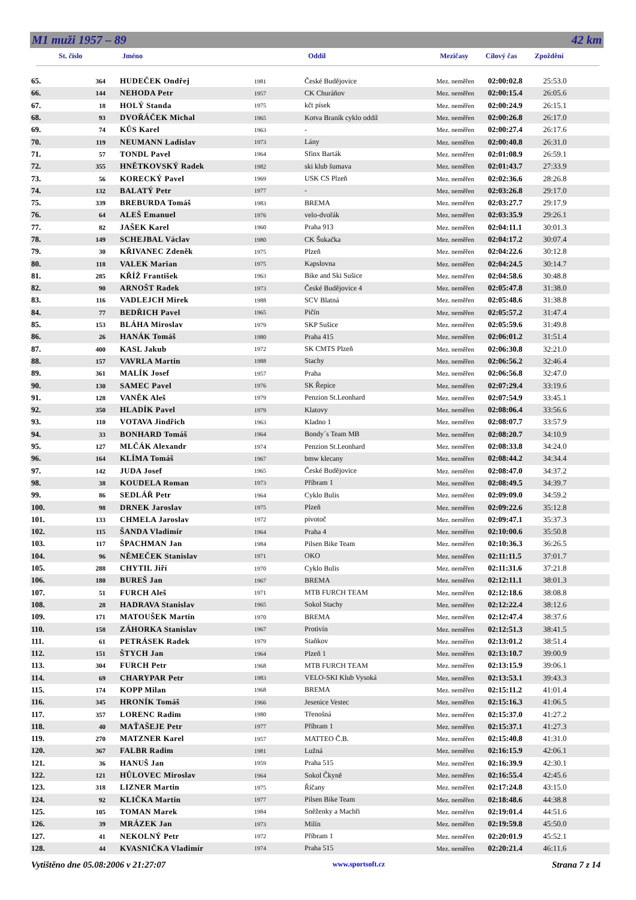M1 muži 1957 – 89 42 km
St. číslo Jméno Oddíl Mezičasy Cílový čas Zpoždění
| 65. | 364 | HUDEČEK Ondřej | 1981 | České Budějovice | Mez. neměřen | 02:00:02.8 | 25:53.0 |
| 66. | 144 | NEHODA Petr | 1957 | CK Churáňov | Mez. neměřen | 02:00:15.4 | 26:05.6 |
| 67. | 18 | HOLÝ Standa | 1975 | kčt písek | Mez. neměřen | 02:00:24.9 | 26:15.1 |
| 68. | 93 | DVOŘÁČEK Michal | 1965 | Kotva Braník cyklo oddíl | Mez. neměřen | 02:00:26.8 | 26:17.0 |
| 69. | 74 | KŮS Karel | 1963 | - | Mez. neměřen | 02:00:27.4 | 26:17.6 |
| 70. | 119 | NEUMANN Ladislav | 1973 | Lány | Mez. neměřen | 02:00:40.8 | 26:31.0 |
| 71. | 57 | TONDL Pavel | 1964 | Sfinx Barták | Mez. neměřen | 02:01:08.9 | 26:59.1 |
| 72. | 355 | HNĚTKOVSKÝ Radek | 1982 | ski klub šumava | Mez. neměřen | 02:01:43.7 | 27:33.9 |
| 73. | 56 | KORECKÝ Pavel | 1969 | USK CS Plzeň | Mez. neměřen | 02:02:36.6 | 28:26.8 |
| 74. | 132 | BALATÝ Petr | 1977 | - | Mez. neměřen | 02:03:26.8 | 29:17.0 |
| 75. | 339 | BREBURDA Tomáš | 1983 | BREMA | Mez. neměřen | 02:03:27.7 | 29:17.9 |
| 76. | 64 | ALEŠ Emanuel | 1976 | velo-dvořák | Mez. neměřen | 02:03:35.9 | 29:26.1 |
| 77. | 82 | JAŠEK Karel | 1960 | Praha 913 | Mez. neměřen | 02:04:11.1 | 30:01.3 |
| 78. | 149 | SCHEJBAL Václav | 1980 | CK Šukačka | Mez. neměřen | 02:04:17.2 | 30:07.4 |
| 79. | 30 | KŘIVANEC Zdeněk | 1975 | Plzeň | Mez. neměřen | 02:04:22.6 | 30:12.8 |
| 80. | 118 | VALEK Marian | 1975 | Kapslovna | Mez. neměřen | 02:04:24.5 | 30:14.7 |
| 81. | 285 | KŘÍŽ František | 1963 | Bike and Ski Sušice | Mez. neměřen | 02:04:58.6 | 30:48.8 |
| 82. | 90 | ARNOŠT Radek | 1973 | České Budějovice 4 | Mez. neměřen | 02:05:47.8 | 31:38.0 |
| 83. | 116 | VADLEJCH Mirek | 1988 | SCV Blatná | Mez. neměřen | 02:05:48.6 | 31:38.8 |
| 84. | 77 | BEDŘICH Pavel | 1965 | Pičín | Mez. neměřen | 02:05:57.2 | 31:47.4 |
| 85. | 153 | BLÁHA Miroslav | 1979 | SKP Sušice | Mez. neměřen | 02:05:59.6 | 31:49.8 |
| 86. | 26 | HANÁK Tomáš | 1980 | Praha 415 | Mez. neměřen | 02:06:01.2 | 31:51.4 |
| 87. | 400 | KASL Jakub | 1972 | SK CMTS Plzeň | Mez. neměřen | 02:06:30.8 | 32:21.0 |
| 88. | 157 | VAVRLA Martin | 1988 | Stachy | Mez. neměřen | 02:06:56.2 | 32:46.4 |
| 89. | 361 | MALÍK Josef | 1957 | Praha | Mez. neměřen | 02:06:56.8 | 32:47.0 |
| 90. | 130 | SAMEC Pavel | 1976 | SK Řepice | Mez. neměřen | 02:07:29.4 | 33:19.6 |
| 91. | 128 | VANĚK Aleš | 1979 | Penzion St.Leonhard | Mez. neměřen | 02:07:54.9 | 33:45.1 |
| 92. | 350 | HLADÍK Pavel | 1979 | Klatovy | Mez. neměřen | 02:08:06.4 | 33:56.6 |
| 93. | 110 | VOTAVA Jindřich | 1963 | Kladno 1 | Mez. neměřen | 02:08:07.7 | 33:57.9 |
| 94. | 33 | BONHARD Tomáš | 1964 | Bondy´s Team MB | Mez. neměřen | 02:08:20.7 | 34:10.9 |
| 95. | 127 | MLČÁK Alexandr | 1974 | Penzion St.Leonhard | Mez. neměřen | 02:08:33.8 | 34:24.0 |
| 96. | 164 | KLÍMA Tomáš | 1967 | bmw klecany | Mez. neměřen | 02:08:44.2 | 34:34.4 |
| 97. | 142 | JUDA Josef | 1965 | České Budějovice | Mez. neměřen | 02:08:47.0 | 34:37.2 |
| 98. | 38 | KOUDELA Roman | 1973 | Příbram 1 | Mez. neměřen | 02:08:49.5 | 34:39.7 |
| 99. | 86 | SEDLÁŘ Petr | 1964 | Cyklo Bulis | Mez. neměřen | 02:09:09.0 | 34:59.2 |
| 100. | 98 | DRNEK Jaroslav | 1975 | Plzeň | Mez. neměřen | 02:09:22.6 | 35:12.8 |
| 101. | 133 | CHMELA Jaroslav | 1972 | pivotoč | Mez. neměřen | 02:09:47.1 | 35:37.3 |
| 102. | 115 | ŠANDA Vladimír | 1964 | Praha 4 | Mez. neměřen | 02:10:00.6 | 35:50.8 |
| 103. | 117 | ŠPACHMAN Jan | 1984 | Pilsen Bike Team | Mez. neměřen | 02:10:36.3 | 36:26.5 |
| 104. | 96 | NĚMEČEK Stanislav | 1971 | OKO | Mez. neměřen | 02:11:11.5 | 37:01.7 |
| 105. | 288 | CHYTIL Jiří | 1970 | Cyklo Bulis | Mez. neměřen | 02:11:31.6 | 37:21.8 |
| 106. | 180 | BUREŠ Jan | 1967 | BREMA | Mez. neměřen | 02:12:11.1 | 38:01.3 |
| 107. | 51 | FURCH Aleš | 1971 | MTB FURCH TEAM | Mez. neměřen | 02:12:18.6 | 38:08.8 |
| 108. | 28 | HADRAVA Stanislav | 1965 | Sokol Stachy | Mez. neměřen | 02:12:22.4 | 38:12.6 |
| 109. | 171 | MATOUŠEK Martin | 1970 | BREMA | Mez. neměřen | 02:12:47.4 | 38:37.6 |
| 110. | 158 | ZÁHORKA Stanislav | 1967 | Protivín | Mez. neměřen | 02:12:51.3 | 38:41.5 |
| 111. | 61 | PETRÁSEK Radek | 1979 | Staňkov | Mez. neměřen | 02:13:01.2 | 38:51.4 |
| 112. | 151 | ŠTYCH Jan | 1964 | Plzeň 1 | Mez. neměřen | 02:13:10.7 | 39:00.9 |
| 113. | 304 | FURCH Petr | 1968 | MTB FURCH TEAM | Mez. neměřen | 02:13:15.9 | 39:06.1 |
| 114. | 69 | CHARYPAR Petr | 1983 | VELO-SKI Klub Vysoká | Mez. neměřen | 02:13:53.1 | 39:43.3 |
| 115. | 174 | KOPP Milan | 1968 | BREMA | Mez. neměřen | 02:15:11.2 | 41:01.4 |
| 116. | 345 | HRONÍK Tomáš | 1966 | Jesenice Vestec | Mez. neměřen | 02:15:16.3 | 41:06.5 |
| 117. | 357 | LORENC Radim | 1980 | Třenošná | Mez. neměřen | 02:15:37.0 | 41:27.2 |
| 118. | 40 | MAŤAŠEJE Petr | 1977 | Příbram 1 | Mez. neměřen | 02:15:37.1 | 41:27.3 |
| 119. | 270 | MATZNER Karel | 1957 | MATTEO Č.B. | Mez. neměřen | 02:15:40.8 | 41:31.0 |
| 120. | 367 | FALBR Radim | 1981 | Lužná | Mez. neměřen | 02:16:15.9 | 42:06.1 |
| 121. | 36 | HANUŠ Jan | 1959 | Praha 515 | Mez. neměřen | 02:16:39.9 | 42:30.1 |
| 122. | 121 | HŮLOVEC Miroslav | 1964 | Sokol Čkyně | Mez. neměřen | 02:16:55.4 | 42:45.6 |
| 123. | 318 | LIZNER Martin | 1975 | Říčany | Mez. neměřen | 02:17:24.8 | 43:15.0 |
| 124. | 92 | KLIČKA Martin | 1977 | Pilsen Bike Team | Mez. neměřen | 02:18:48.6 | 44:38.8 |
| 125. | 105 | TOMAN Marek | 1984 | Sněženky a Machři | Mez. neměřen | 02:19:01.4 | 44:51.6 |
| 126. | 39 | MRÁZEK Jan | 1973 | Milín | Mez. neměřen | 02:19:59.8 | 45:50.0 |
| 127. | 41 | NEKOLNÝ Petr | 1972 | Příbram 1 | Mez. neměřen | 02:20:01.9 | 45:52.1 |
| 128. | 44 | KVASNIČKA Vladimír | 1974 | Praha 515 | Mez. neměřen | 02:20:21.4 | 46:11.6 |
Vytištěno dne 05.08:2006 v 21:27:07 www.sportsoft.cz Strana 7 z 14